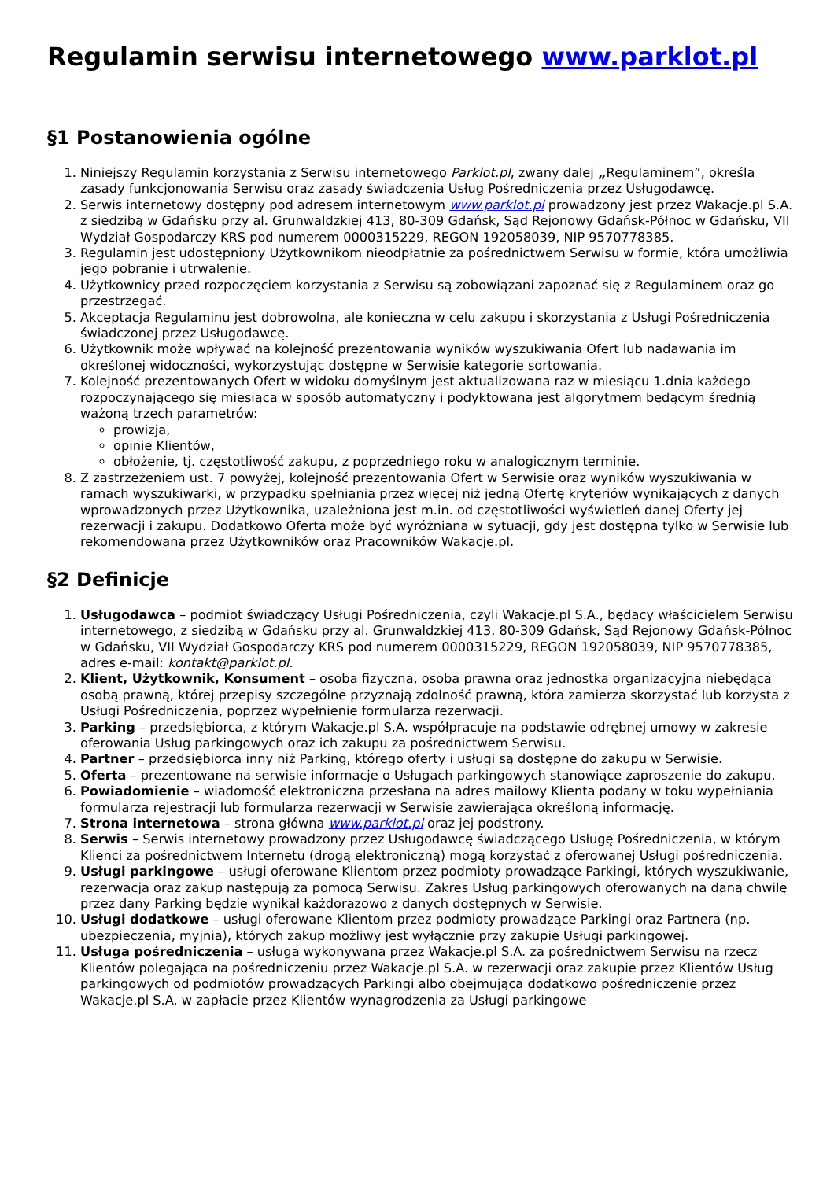Regulamin serwisu internetowego www.parklot.pl
§1 Postanowienia ogólne
1. Niniejszy Regulamin korzystania z Serwisu internetowego Parklot.pl, zwany dalej „Regulaminem”, określa zasady funkcjonowania Serwisu oraz zasady świadczenia Usług Pośredniczenia przez Usługodawcę.
2. Serwis internetowy dostępny pod adresem internetowym www.parklot.pl prowadzony jest przez Wakacje.pl S.A. z siedzibą w Gdańsku przy al. Grunwaldzkiej 413, 80-309 Gdańsk, Sąd Rejonowy Gdańsk-Północ w Gdańsku, VII Wydział Gospodarczy KRS pod numerem 0000315229, REGON 192058039, NIP 9570778385.
3. Regulamin jest udostępniony Użytkownikom nieodpłatnie za pośrednictwem Serwisu w formie, która umożliwia jego pobranie i utrwalenie.
4. Użytkownicy przed rozpoczęciem korzystania z Serwisu są zobowiązani zapoznać się z Regulaminem oraz go przestrzegać.
5. Akceptacja Regulaminu jest dobrowolna, ale konieczna w celu zakupu i skorzystania z Usługi Pośredniczenia świadczonej przez Usługodawcę.
6. Użytkownik może wpływać na kolejność prezentowania wyników wyszukiwania Ofert lub nadawania im określonej widoczności, wykorzystując dostępne w Serwisie kategorie sortowania.
7. Kolejność prezentowanych Ofert w widoku domyślnym jest aktualizowana raz w miesiącu 1.dnia każdego rozpoczynającego się miesiąca w sposób automatyczny i podyktowana jest algorytmem będącym średnią ważoną trzech parametrów:
prowizja,
opinie Klientów,
obłożenie, tj. częstotliwość zakupu, z poprzedniego roku w analogicznym terminie.
8. Z zastrzeżeniem ust. 7 powyżej, kolejność prezentowania Ofert w Serwisie oraz wyników wyszukiwania w ramach wyszukiwarki, w przypadku spełniania przez więcej niż jedną Ofertę kryteriów wynikających z danych wprowadzonych przez Użytkownika, uzależniona jest m.in. od częstotliwości wyświetleń danej Oferty jej rezerwacji i zakupu. Dodatkowo Oferta może być wyróżniana w sytuacji, gdy jest dostępna tylko w Serwisie lub rekomendowana przez Użytkowników oraz Pracowników Wakacje.pl.
§2 Definicje
1. Usługodawca – podmiot świadczący Usługi Pośredniczenia, czyli Wakacje.pl S.A., będący właścicielem Serwisu internetowego, z siedzibą w Gdańsku przy al. Grunwaldzkiej 413, 80-309 Gdańsk, Sąd Rejonowy Gdańsk-Północ w Gdańsku, VII Wydział Gospodarczy KRS pod numerem 0000315229, REGON 192058039, NIP 9570778385, adres e-mail: kontakt@parklot.pl.
2. Klient, Użytkownik, Konsument – osoba fizyczna, osoba prawna oraz jednostka organizacyjna niebędąca osobą prawną, której przepisy szczególne przyznają zdolność prawną, która zamierza skorzystać lub korzysta z Usługi Pośredniczenia, poprzez wypełnienie formularza rezerwacji.
3. Parking – przedsiębiorca, z którym Wakacje.pl S.A. współpracuje na podstawie odrębnej umowy w zakresie oferowania Usług parkingowych oraz ich zakupu za pośrednictwem Serwisu.
4. Partner – przedsiębiorca inny niż Parking, którego oferty i usługi są dostępne do zakupu w Serwisie.
5. Oferta – prezentowane na serwisie informacje o Usługach parkingowych stanowiące zaproszenie do zakupu.
6. Powiadomienie – wiadomość elektroniczna przesłana na adres mailowy Klienta podany w toku wypełniania formularza rejestracji lub formularza rezerwacji w Serwisie zawierająca określoną informację.
7. Strona internetowa – strona główna www.parklot.pl oraz jej podstrony.
8. Serwis – Serwis internetowy prowadzony przez Usługodawcę świadczącego Usługę Pośredniczenia, w którym Klienci za pośrednictwem Internetu (drogą elektroniczną) mogą korzystać z oferowanej Usługi pośredniczenia.
9. Usługi parkingowe – usługi oferowane Klientom przez podmioty prowadzące Parkingi, których wyszukiwanie, rezerwacja oraz zakup następują za pomocą Serwisu. Zakres Usług parkingowych oferowanych na daną chwilę przez dany Parking będzie wynikał każdorazowo z danych dostępnych w Serwisie.
10. Usługi dodatkowe – usługi oferowane Klientom przez podmioty prowadzące Parkingi oraz Partnera (np. ubezpieczenia, myjnia), których zakup możliwy jest wyłącznie przy zakupie Usługi parkingowej.
11. Usługa pośredniczenia – usługa wykonywana przez Wakacje.pl S.A. za pośrednictwem Serwisu na rzecz Klientów polegająca na pośredniczeniu przez Wakacje.pl S.A. w rezerwacji oraz zakupie przez Klientów Usług parkingowych od podmiotów prowadzących Parkingi albo obejmująca dodatkowo pośredniczenie przez Wakacje.pl S.A. w zapłacie przez Klientów wynagrodzenia za Usługi parkingowe